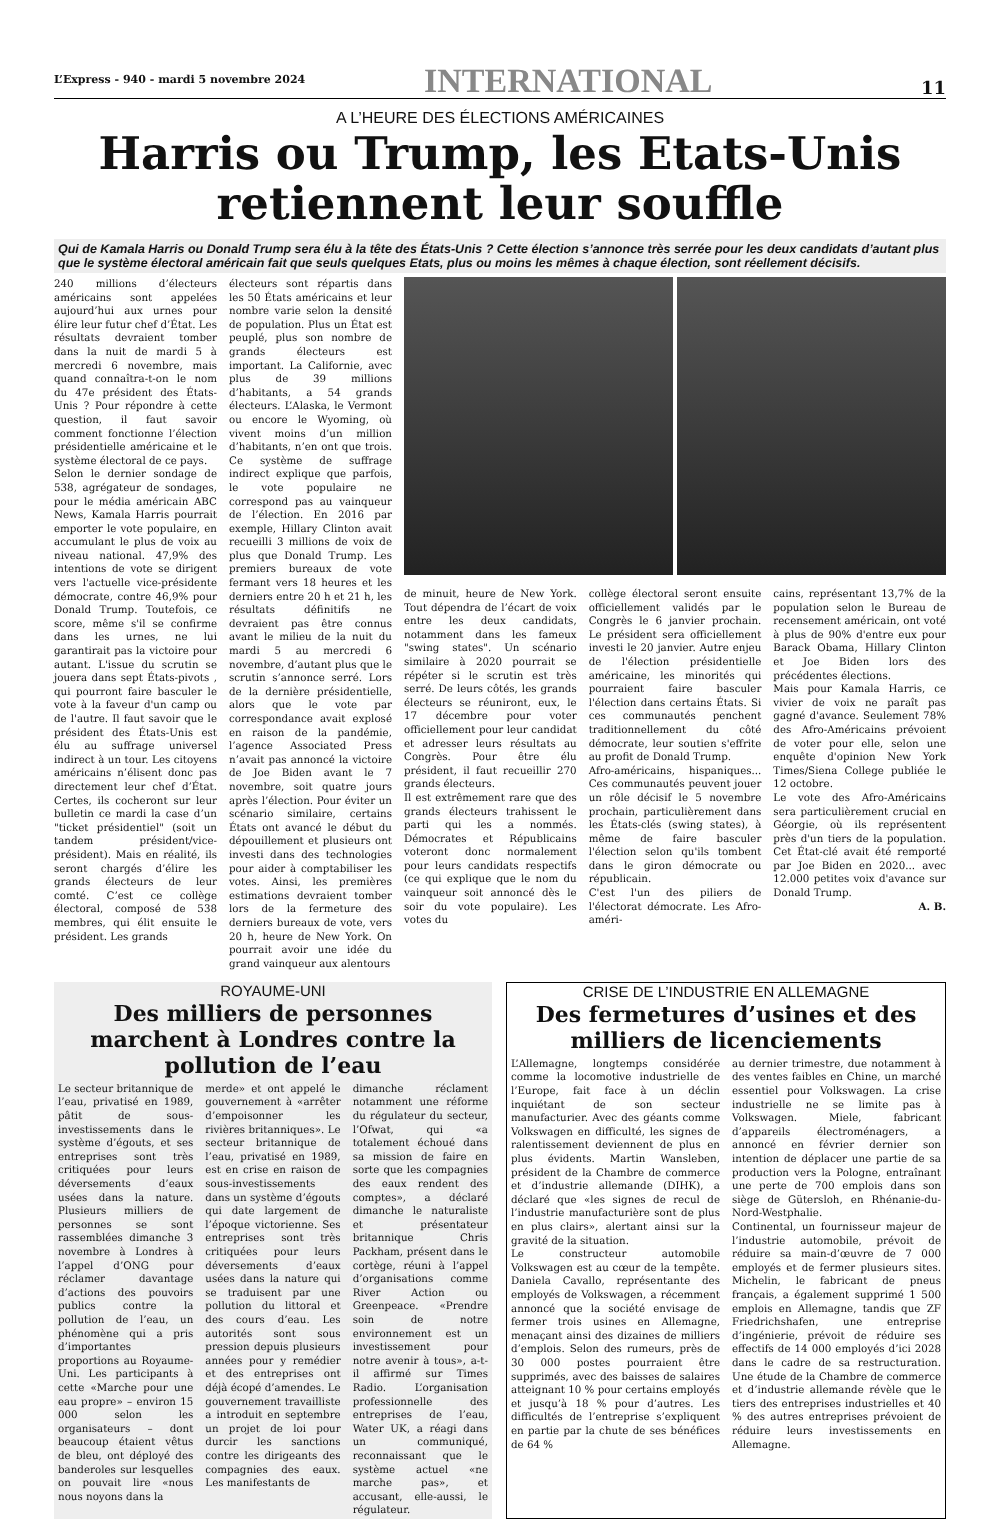L’Express - 940 - mardi 5 novembre 2024
INTERNATIONAL
11
A L’HEURE DES ÉLECTIONS AMÉRICAINES
Harris ou Trump, les Etats-Unis retiennent leur souffle
Qui de Kamala Harris ou Donald Trump sera élu à la tête des États-Unis ? Cette élection s’annonce très serrée pour les deux candidats d’autant plus que le système électoral américain fait que seuls quelques Etats, plus ou moins les mêmes à chaque élection, sont réellement décisifs.
240 millions d’électeurs américains sont appelées aujourd’hui aux urnes pour élire leur futur chef d’État. Les résultats devraient tomber dans la nuit de mardi 5 à mercredi 6 novembre, mais quand connaîtra-t-on le nom du 47e président des États-Unis ? Pour répondre à cette question, il faut savoir comment fonctionne l’élection présidentielle américaine et le système électoral de ce pays.
Selon le dernier sondage de 538, agrégateur de sondages, pour le média américain ABC News, Kamala Harris pourrait emporter le vote populaire, en accumulant le plus de voix au niveau national. 47,9% des intentions de vote se dirigent vers l'actuelle vice-présidente démocrate, contre 46,9% pour Donald Trump. Toutefois, ce score, même s'il se confirme dans les urnes, ne lui garantirait pas la victoire pour autant. L'issue du scrutin se jouera dans sept États-pivots , qui pourront faire basculer le vote à la faveur d'un camp ou de l'autre. Il faut savoir que le président des États-Unis est élu au suffrage universel indirect à un tour. Les citoyens américains n’élisent donc pas directement leur chef d’État. Certes, ils cocheront sur leur bulletin ce mardi la case d’un "ticket présidentiel" (soit un tandem président/vice-président). Mais en réalité, ils seront chargés d’élire les grands électeurs de leur comté. C’est ce collège électoral, composé de 538 membres, qui élit ensuite le président. Les grands
électeurs sont répartis dans les 50 États américains et leur nombre varie selon la densité de population. Plus un État est peuplé, plus son nombre de grands électeurs est important. La Californie, avec plus de 39 millions d’habitants, a 54 grands électeurs. L’Alaska, le Vermont ou encore le Wyoming, où vivent moins d’un million d’habitants, n’en ont que trois. Ce système de suffrage indirect explique que parfois, le vote populaire ne correspond pas au vainqueur de l’élection. En 2016 par exemple, Hillary Clinton avait recueilli 3 millions de voix de plus que Donald Trump. Les premiers bureaux de vote fermant vers 18 heures et les derniers entre 20 h et 21 h, les résultats définitifs ne devraient pas être connus avant le milieu de la nuit du mardi 5 au mercredi 6 novembre, d’autant plus que le scrutin s’annonce serré. Lors de la dernière présidentielle, alors que le vote par correspondance avait explosé en raison de la pandémie, l’agence Associated Press n’avait pas annoncé la victoire de Joe Biden avant le 7 novembre, soit quatre jours après l’élection. Pour éviter un scénario similaire, certains États ont avancé le début du dépouillement et plusieurs ont investi dans des technologies pour aider à comptabiliser les votes. Ainsi, les premières estimations devraient tomber lors de la fermeture des derniers bureaux de vote, vers 20 h, heure de New York. On pourrait avoir une idée du grand vainqueur aux alentours
de minuit, heure de New York. Tout dépendra de l’écart de voix entre les deux candidats, notamment dans les fameux "swing states". Un scénario similaire à 2020 pourrait se répéter si le scrutin est très serré. De leurs côtés, les grands électeurs se réuniront, eux, le 17 décembre pour voter officiellement pour leur candidat et adresser leurs résultats au Congrès. Pour être élu président, il faut recueillir 270 grands électeurs.
Il est extrêmement rare que des grands électeurs trahissent le parti qui les a nommés. Démocrates et Républicains voteront donc normalement pour leurs candidats respectifs (ce qui explique que le nom du vainqueur soit annoncé dès le soir du vote populaire). Les votes du
collège électoral seront ensuite officiellement validés par le Congrès le 6 janvier prochain. Le président sera officiellement investi le 20 janvier. Autre enjeu de l'élection présidentielle américaine, les minorités qui pourraient faire basculer l'élection dans certains États. Si ces communautés penchent traditionnellement du côté démocrate, leur soutien s'effrite au profit de Donald Trump.
Afro-américains, hispaniques... Ces communautés peuvent jouer un rôle décisif le 5 novembre prochain, particulièrement dans les États-clés (swing states), à même de faire basculer l'élection selon qu'ils tombent dans le giron démocrate ou républicain.
C'est l'un des piliers de l'électorat démocrate. Les Afro-améri-
cains, représentant 13,7% de la population selon le Bureau de recensement américain, ont voté à plus de 90% d'entre eux pour Barack Obama, Hillary Clinton et Joe Biden lors des précédentes élections.
Mais pour Kamala Harris, ce vivier de voix ne paraît pas gagné d'avance. Seulement 78% des Afro-Américains prévoient de voter pour elle, selon une enquête d'opinion New York Times/Siena College publiée le 12 octobre.
Le vote des Afro-Américains sera particulièrement crucial en Géorgie, où ils représentent près d'un tiers de la population. Cet État-clé avait été remporté par Joe Biden en 2020... avec 12.000 petites voix d'avance sur Donald Trump.
A. B.
ROYAUME-UNI
Des milliers de personnes marchent à Londres contre la pollution de l’eau
Le secteur britannique de l’eau, privatisé en 1989, pâtit de sous-investissements dans le système d’égouts, et ses entreprises sont très critiquées pour leurs déversements d’eaux usées dans la nature. Plusieurs milliers de personnes se sont rassemblées dimanche 3 novembre à Londres à l’appel d’ONG pour réclamer davantage d’actions des pouvoirs publics contre la pollution de l’eau, un phénomène qui a pris d’importantes proportions au Royaume-Uni. Les participants à cette «Marche pour une eau propre» – environ 15 000 selon les organisateurs – dont beaucoup étaient vêtus de bleu, ont déployé des banderoles sur lesquelles on pouvait lire «nous nous noyons dans la
merde» et ont appelé le gouvernement à «arrêter d’empoisonner les rivières britanniques». Le secteur britannique de l’eau, privatisé en 1989, est en crise en raison de sous-investissements dans un système d’égouts qui date largement de l’époque victorienne. Ses entreprises sont très critiquées pour leurs déversements d’eaux usées dans la nature qui se traduisent par une pollution du littoral et des cours d’eau. Les autorités sont sous pression depuis plusieurs années pour y remédier et des entreprises ont déjà écopé d’amendes. Le gouvernement travailliste a introduit en septembre un projet de loi pour durcir les sanctions contre les dirigeants des compagnies des eaux. Les manifestants de
dimanche réclament notamment une réforme du régulateur du secteur, l’Ofwat, qui «a totalement échoué dans sa mission de faire en sorte que les compagnies des eaux rendent des comptes», a déclaré dimanche le naturaliste et présentateur britannique Chris Packham, présent dans le cortège, réuni à l’appel d’organisations comme River Action ou Greenpeace. «Prendre soin de notre environnement est un investissement pour notre avenir à tous», a-t-il affirmé sur Times Radio. L’organisation professionnelle des entreprises de l’eau, Water UK, a réagi dans un communiqué, reconnaissant que le système actuel «ne marche pas», et accusant, elle-aussi, le régulateur.
CRISE DE L’INDUSTRIE EN ALLEMAGNE
Des fermetures d’usines et des milliers de licenciements
L’Allemagne, longtemps considérée comme la locomotive industrielle de l’Europe, fait face à un déclin inquiétant de son secteur manufacturier. Avec des géants comme Volkswagen en difficulté, les signes de ralentissement deviennent de plus en plus évidents. Martin Wansleben, président de la Chambre de commerce et d’industrie allemande (DIHK), a déclaré que «les signes de recul de l’industrie manufacturière sont de plus en plus clairs», alertant ainsi sur la gravité de la situation.
Le constructeur automobile Volkswagen est au cœur de la tempête. Daniela Cavallo, représentante des employés de Volkswagen, a récemment annoncé que la société envisage de fermer trois usines en Allemagne, menaçant ainsi des dizaines de milliers d’emplois. Selon des rumeurs, près de 30 000 postes pourraient être supprimés, avec des baisses de salaires atteignant 10 % pour certains employés et jusqu’à 18 % pour d’autres. Les difficultés de l’entreprise s’expliquent en partie par la chute de ses bénéfices de 64 %
au dernier trimestre, due notamment à des ventes faibles en Chine, un marché essentiel pour Volkswagen. La crise industrielle ne se limite pas à Volkswagen. Miele, fabricant d’appareils électroménagers, a annoncé en février dernier son intention de déplacer une partie de sa production vers la Pologne, entraînant une perte de 700 emplois dans son siège de Gütersloh, en Rhénanie-du-Nord-Westphalie.
Continental, un fournisseur majeur de l’industrie automobile, prévoit de réduire sa main-d’œuvre de 7 000 employés et de fermer plusieurs sites. Michelin, le fabricant de pneus français, a également supprimé 1 500 emplois en Allemagne, tandis que ZF Friedrichshafen, une entreprise d’ingénierie, prévoit de réduire ses effectifs de 14 000 employés d’ici 2028 dans le cadre de sa restructuration. Une étude de la Chambre de commerce et d’industrie allemande révèle que le tiers des entreprises industrielles et 40 % des autres entreprises prévoient de réduire leurs investissements en Allemagne.